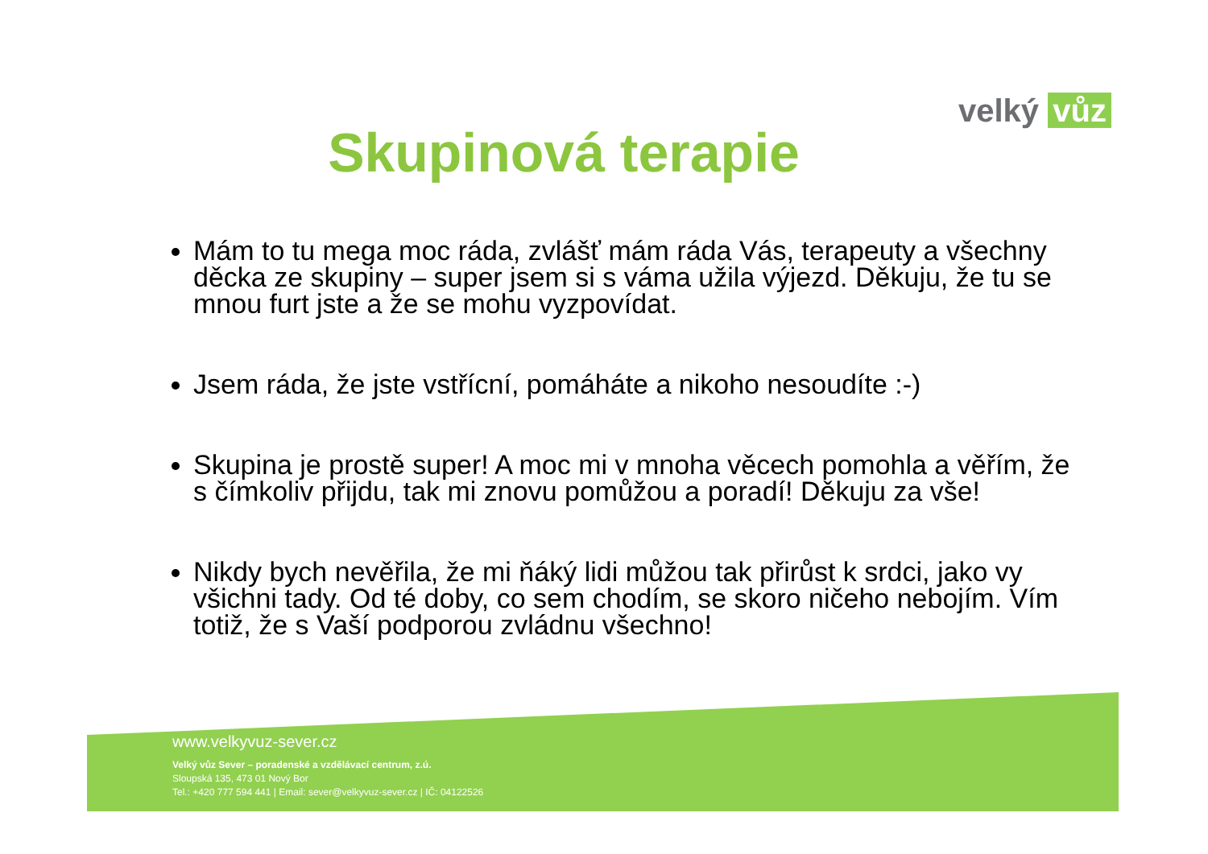velký vůz
Skupinová terapie
Mám to tu mega moc ráda, zvlášť mám ráda Vás, terapeuty a všechny děcka ze skupiny – super jsem si s váma užila výjezd. Děkuju, že tu se mnou furt jste a že se mohu vyzpovídat.
Jsem ráda, že jste vstřícní, pomáháte a nikoho nesoudíte :-)
Skupina je prostě super! A moc mi v mnoha věcech pomohla a věřím, že s čímkoliv přijdu, tak mi znovu pomůžou a poradí! Děkuju za vše!
Nikdy bych nevěřila, že mi ňáký lidi můžou tak přirůst k srdci, jako vy všichni tady. Od té doby, co sem chodím, se skoro ničeho nebojím. Vím totiž, že s Vaší podporou zvládnu všechno!
www.velkyvuz-sever.cz
Velký vůz Sever – poradenské a vzdělávací centrum, z.ú.
Sloupská 135, 473 01 Nový Bor
Tel.: +420 777 594 441 | Email: sever@velkyvuz-sever.cz | IČ: 04122526